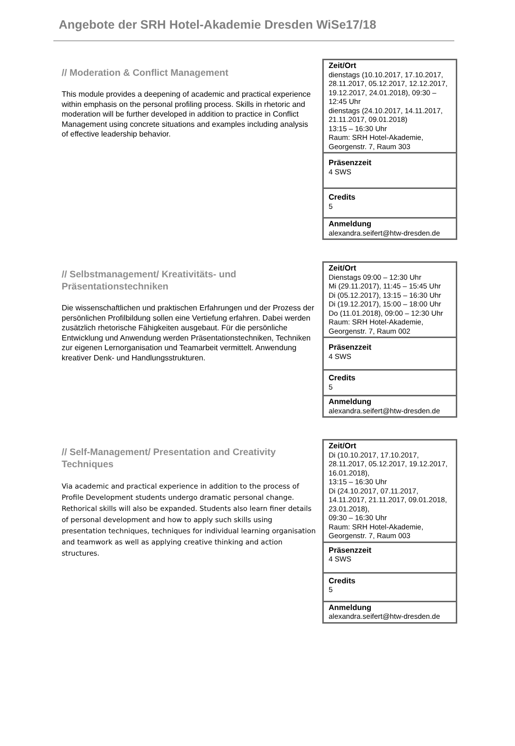Angebote der SRH Hotel-Akademie Dresden WiSe17/18
// Moderation & Conflict Management
This module provides a deepening of academic and practical experience within emphasis on the personal profiling process. Skills in rhetoric and moderation will be further developed in addition to practice in Conflict Management using concrete situations and examples including analysis of effective leadership behavior.
| Zeit/Ort dienstags (10.10.2017, 17.10.2017, 28.11.2017, 05.12.2017, 12.12.2017, 19.12.2017, 24.01.2018), 09:30 – 12:45 Uhr dienstags (24.10.2017, 14.11.2017, 21.11.2017, 09.01.2018) 13:15 – 16:30 Uhr Raum: SRH Hotel-Akademie, Georgenstr. 7, Raum 303 |
| Präsenzzeit 4 SWS |
| Credits 5 |
| Anmeldung alexandra.seifert@htw-dresden.de |
// Selbstmanagement/ Kreativitäts- und Präsentationstechniken
Die wissenschaftlichen und praktischen Erfahrungen und der Prozess der persönlichen Profilbildung sollen eine Vertiefung erfahren. Dabei werden zusätzlich rhetorische Fähigkeiten ausgebaut. Für die persönliche Entwicklung und Anwendung werden Präsentationstechniken, Techniken zur eigenen Lernorganisation und Teamarbeit vermittelt. Anwendung kreativer Denk- und Handlungsstrukturen.
| Zeit/Ort Dienstags 09:00 – 12:30 Uhr Mi (29.11.2017), 11:45 – 15:45 Uhr Di (05.12.2017), 13:15 – 16:30 Uhr Di (19.12.2017), 15:00 – 18:00 Uhr Do (11.01.2018), 09:00 – 12:30 Uhr Raum: SRH Hotel-Akademie, Georgenstr. 7, Raum 002 |
| Präsenzzeit 4 SWS |
| Credits 5 |
| Anmeldung alexandra.seifert@htw-dresden.de |
// Self-Management/ Presentation and Creativity Techniques
Via academic and practical experience in addition to the process of Profile Development students undergo dramatic personal change. Rethorical skills will also be expanded. Students also learn finer details of personal development and how to apply such skills using presentation techniques, techniques for individual learning organisation and teamwork as well as applying creative thinking and action structures.
| Zeit/Ort Di (10.10.2017, 17.10.2017, 28.11.2017, 05.12.2017, 19.12.2017, 16.01.2018), 13:15 – 16:30 Uhr Di (24.10.2017, 07.11.2017, 14.11.2017, 21.11.2017, 09.01.2018, 23.01.2018), 09:30 – 16:30 Uhr Raum: SRH Hotel-Akademie, Georgenstr. 7, Raum 003 |
| Präsenzzeit 4 SWS |
| Credits 5 |
| Anmeldung alexandra.seifert@htw-dresden.de |